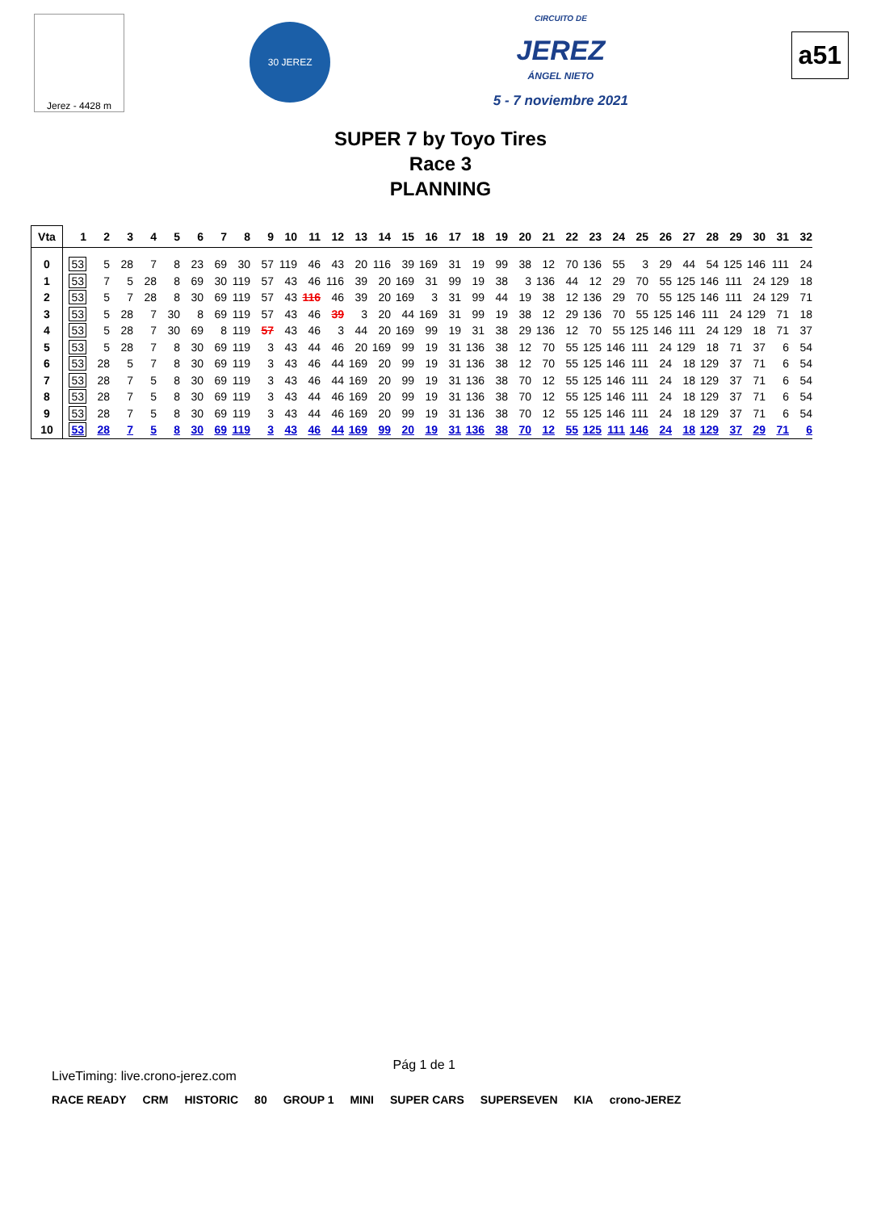Jerez - 4428 m
30 JEREZ
CIRCUITO DE
JEREZ
ÁNGEL NIETO
5 - 7 noviembre 2021
a51
SUPER 7 by Toyo Tires
Race 3
PLANNING
| Vta | 1 | 2 | 3 | 4 | 5 | 6 | 7 | 8 | 9 | 10 | 11 | 12 | 13 | 14 | 15 | 16 | 17 | 18 | 19 | 20 | 21 | 22 | 23 | 24 | 25 | 26 | 27 | 28 | 29 | 30 | 31 | 32 |
| --- | --- | --- | --- | --- | --- | --- | --- | --- | --- | --- | --- | --- | --- | --- | --- | --- | --- | --- | --- | --- | --- | --- | --- | --- | --- | --- | --- | --- | --- | --- | --- | --- |
| 0 | 53 | 5 | 28 | 7 | 8 | 23 | 69 | 30 | 57 | 119 | 46 | 43 | 20 | 116 | 39 | 169 | 31 | 19 | 99 | 38 | 12 | 70 | 136 | 55 | 3 | 29 | 44 | 54 | 125 | 146 | 111 | 24 |
| 1 | 53 | 7 | 5 | 28 | 8 | 69 | 30 | 119 | 57 | 43 | 46 | 116 | 39 | 20 | 169 | 31 | 99 | 19 | 38 | 3 | 136 | 44 | 12 | 29 | 70 | 55 | 125 | 146 | 111 | 24 | 129 | 18 |
| 2 | 53 | 5 | 7 | 28 | 8 | 30 | 69 | 119 | 57 | 43 | 116 | 46 | 39 | 20 | 169 | 3 | 31 | 99 | 44 | 19 | 38 | 12 | 136 | 29 | 70 | 55 | 125 | 146 | 111 | 24 | 129 | 71 |
| 3 | 53 | 5 | 28 | 7 | 30 | 8 | 69 | 119 | 57 | 43 | 46 | 39 | 3 | 20 | 44 | 169 | 31 | 99 | 19 | 38 | 12 | 29 | 136 | 70 | 55 | 125 | 146 | 111 | 24 | 129 | 71 | 18 |
| 4 | 53 | 5 | 28 | 7 | 30 | 69 | 8 | 119 | 57 | 43 | 46 | 3 | 44 | 20 | 169 | 99 | 19 | 31 | 38 | 29 | 136 | 12 | 70 | 55 | 125 | 146 | 111 | 24 | 129 | 18 | 71 | 37 |
| 5 | 53 | 5 | 28 | 7 | 8 | 30 | 69 | 119 | 3 | 43 | 44 | 46 | 20 | 169 | 99 | 19 | 31 | 136 | 38 | 12 | 70 | 55 | 125 | 146 | 111 | 24 | 129 | 18 | 71 | 37 | 6 | 54 |
| 6 | 53 | 28 | 5 | 7 | 8 | 30 | 69 | 119 | 3 | 43 | 46 | 44 | 169 | 20 | 99 | 19 | 31 | 136 | 38 | 12 | 70 | 55 | 125 | 146 | 111 | 24 | 18 | 129 | 37 | 71 | 6 | 54 |
| 7 | 53 | 28 | 7 | 5 | 8 | 30 | 69 | 119 | 3 | 43 | 46 | 44 | 169 | 20 | 99 | 19 | 31 | 136 | 38 | 70 | 12 | 55 | 125 | 146 | 111 | 24 | 18 | 129 | 37 | 71 | 6 | 54 |
| 8 | 53 | 28 | 7 | 5 | 8 | 30 | 69 | 119 | 3 | 43 | 44 | 46 | 169 | 20 | 99 | 19 | 31 | 136 | 38 | 70 | 12 | 55 | 125 | 146 | 111 | 24 | 18 | 129 | 37 | 71 | 6 | 54 |
| 9 | 53 | 28 | 7 | 5 | 8 | 30 | 69 | 119 | 3 | 43 | 44 | 46 | 169 | 20 | 99 | 19 | 31 | 136 | 38 | 70 | 12 | 55 | 125 | 146 | 111 | 24 | 18 | 129 | 37 | 71 | 6 | 54 |
| 10 | 53 | 28 | 7 | 5 | 8 | 30 | 69 | 119 | 3 | 43 | 46 | 44 | 169 | 99 | 20 | 19 | 31 | 136 | 38 | 70 | 12 | 55 | 125 | 111 | 146 | 24 | 18 | 129 | 37 | 29 | 71 | 6 |
LiveTiming: live.crono-jerez.com Pág 1 de 1
RACE READY CRM HISTORIC 80 GROUP 1 MINI SUPER CARS SUPERSEVEN KIA crono-JEREZ